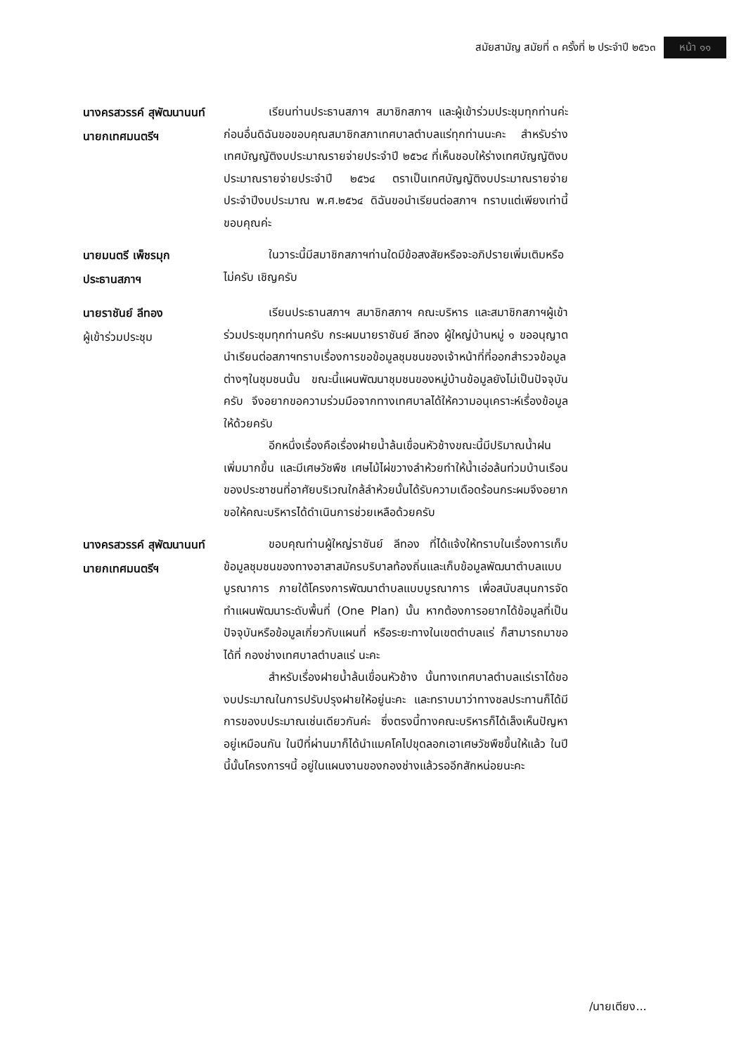สมัยสามัญ สมัยที่ ๓ ครั้งที่ ๒ ประจำปี ๒๕๖๓ หน้า ๑๑
นางครสวรรค์ สุพัฒนานนท์
นายกเทศมนตรีฯ
เรียนท่านประธานสภาฯ สมาชิกสภาฯ และผู้เข้าร่วมประชุมทุกท่านค่ะ ก่อนอื่นดิฉันขอขอบคุณสมาชิกสภาเทศบาลตำบลแร่ทุกท่านนะคะ สำหรับร่างเทศบัญญัติงบประมาณรายจ่ายประจำปี ๒๕๖๔ ที่เห็นชอบให้ร่างเทศบัญญัติงบประมาณรายจ่ายประจำปี ๒๕๖๔ ตราเป็นเทศบัญญัติงบประมาณรายจ่ายประจำปีงบประมาณ พ.ศ.๒๕๖๔ ดิฉันขอนำเรียนต่อสภาฯ ทราบแต่เพียงเท่านี้ขอบคุณค่ะ
นายมนตรี เพ็ชรมุก
ประธานสภาฯ
ในวาระนี้มีสมาชิกสภาฯท่านใดมีข้อสงสัยหรือจะอภิปรายเพิ่มเติมหรือไม่ครับ เชิญครับ
นายราชันย์ ลีทอง
ผู้เข้าร่วมประชุม
เรียนประธานสภาฯ สมาชิกสภาฯ คณะบริหาร และสมาชิกสภาฯผู้เข้าร่วมประชุมทุกท่านครับ กระผมนายราชันย์ ลีทอง ผู้ใหญ่บ้านหมู่ ๑ ขออนุญาตนำเรียนต่อสภาฯทราบเรื่องการขอข้อมูลชุมชนของเจ้าหน้าที่ที่ออกสำรวจข้อมูลต่างๆในชุมชนนั้น ขณะนี้แผนพัฒนาชุมชนของหมู่บ้านข้อมูลยังไม่เป็นปัจจุบันครับ จึงอยากขอความร่วมมือจากทางเทศบาลได้ให้ความอนุเคราะห์เรื่องข้อมูลให้ด้วยครับ
อีกหนึ่งเรื่องคือเรื่องฝายน้ำล้นเขื่อนหัวช้างขณะนี้มีปริมาณน้ำฝนเพิ่มมากขึ้น และมีเศษวัชพืช เศษไม้ไผ่ขวางลำห้วยทำให้น้ำเอ่อล้นท่วมบ้านเรือนของประชาชนที่อาศัยบริเวณใกล้ลำห้วยนั้นได้รับความเดือดร้อนกระผมจึงอยากขอให้คณะบริหารได้ดำเนินการช่วยเหลือด้วยครับ
นางครสวรรค์ สุพัฒนานนท์
นายกเทศมนตรีฯ
ขอบคุณท่านผู้ใหญ่ราชันย์ ลีทอง ที่ได้แจ้งให้ทราบในเรื่องการเก็บข้อมูลชุมชนของทางอาสาสมัครบริบาลท้องถิ่นและเก็บข้อมูลพัฒนาตำบลแบบบูรณาการ ภายใต้โครงการพัฒนาตำบลแบบบูรณาการ เพื่อสนับสนุนการจัดทำแผนพัฒนาระดับพื้นที่ (One Plan) นั้น หากต้องการอยากได้ข้อมูลที่เป็นปัจจุบันหรือข้อมูลเกี่ยวกับแผนที่ หรือระยะทางในเขตตำบลแร่ ก็สามารถมาขอได้ที่ กองช่างเทศบาลตำบลแร่ นะคะ
สำหรับเรื่องฝายน้ำล้นเขื่อนหัวช้าง นั้นทางเทศบาลตำบลแร่เราได้ของบประมาณในการปรับปรุงฝายให้อยู่นะคะ และทราบมาว่าทางชลประทานก็ได้มีการของบประมาณเช่นเดียวกันค่ะ ซึ่งตรงนี้ทางคณะบริหารก็ได้เล็งเห็นปัญหาอยู่เหมือนกัน ในปีที่ผ่านมาก็ได้นำแมคโคไปขุดลอกเอาเศษวัชพืชขึ้นให้แล้ว ในปีนี้นั้นโครงการฯนี้ อยู่ในแผนงานของกองช่างแล้วรออีกสักหน่อยนะคะ
/นายเตียง...